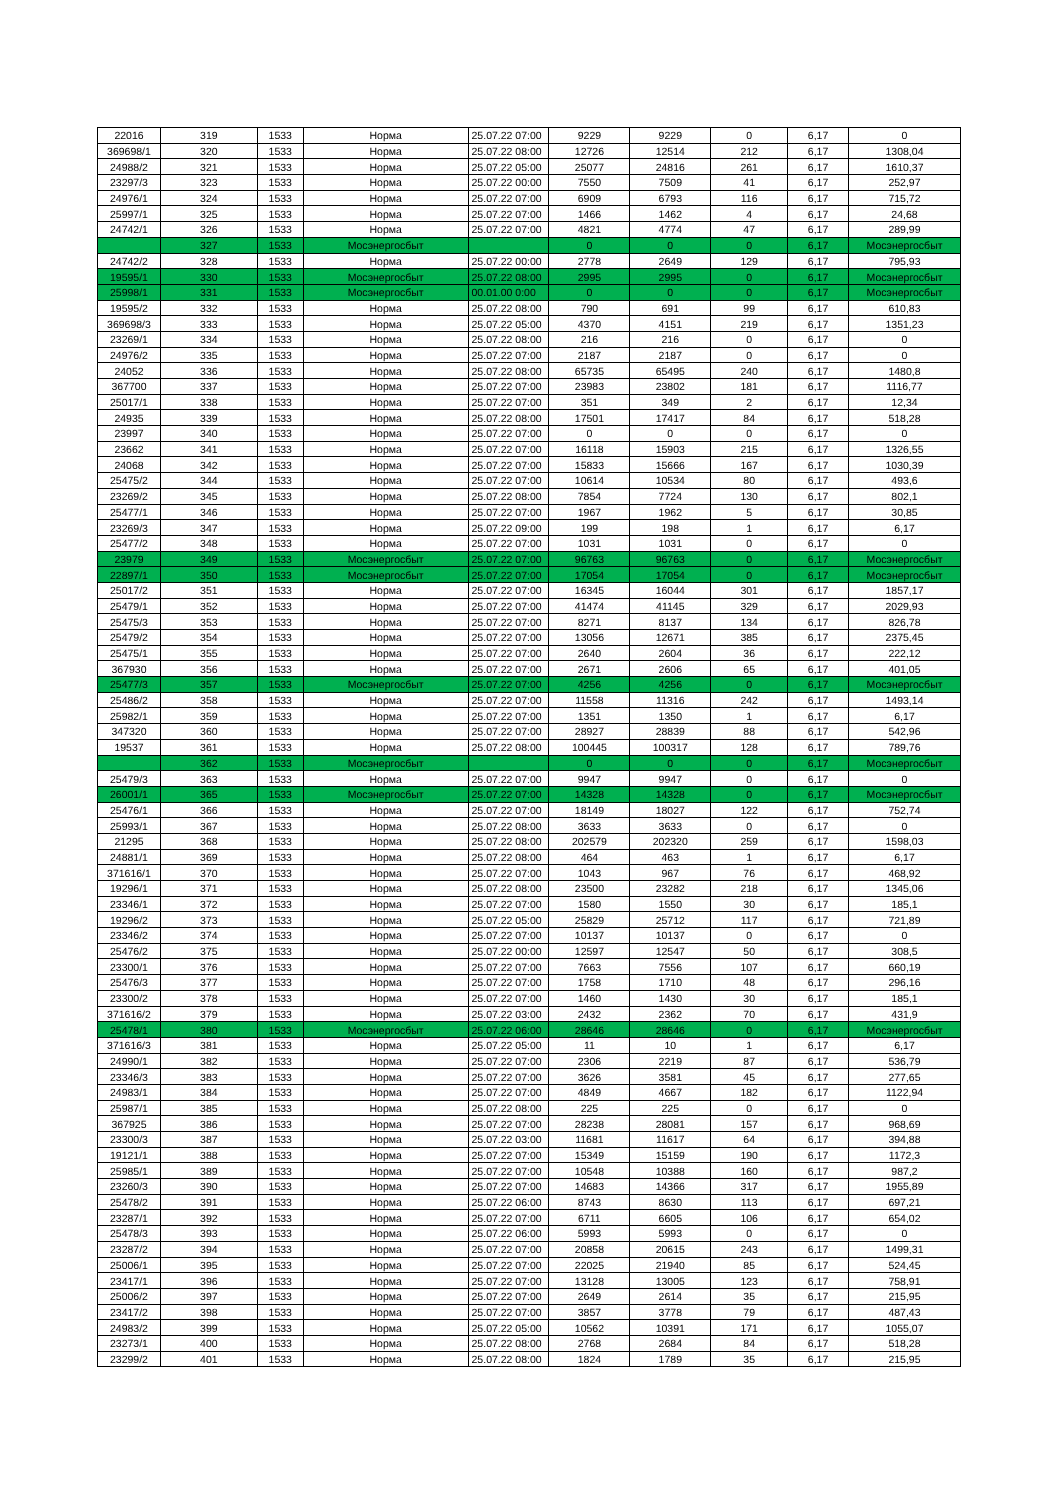| 22016 | 319 | 1533 | Норма | 25.07.22 07:00 | 9229 | 9229 | 0 | 6,17 | 0 |
| 369698/1 | 320 | 1533 | Норма | 25.07.22 08:00 | 12726 | 12514 | 212 | 6,17 | 1308,04 |
| 24988/2 | 321 | 1533 | Норма | 25.07.22 05:00 | 25077 | 24816 | 261 | 6,17 | 1610,37 |
| 23297/3 | 323 | 1533 | Норма | 25.07.22 00:00 | 7550 | 7509 | 41 | 6,17 | 252,97 |
| 24976/1 | 324 | 1533 | Норма | 25.07.22 07:00 | 6909 | 6793 | 116 | 6,17 | 715,72 |
| 25997/1 | 325 | 1533 | Норма | 25.07.22 07:00 | 1466 | 1462 | 4 | 6,17 | 24,68 |
| 24742/1 | 326 | 1533 | Норма | 25.07.22 07:00 | 4821 | 4774 | 47 | 6,17 | 289,99 |
| | 327 | 1533 | Мосэнергосбыт | | 0 | 0 | 0 | 6,17 | Мосэнергосбыт |
| 24742/2 | 328 | 1533 | Норма | 25.07.22 00:00 | 2778 | 2649 | 129 | 6,17 | 795,93 |
| 19595/1 | 330 | 1533 | Мосэнергосбыт | 25.07.22 08:00 | 2995 | 2995 | 0 | 6,17 | Мосэнергосбыт |
| 25998/1 | 331 | 1533 | Мосэнергосбыт | 00.01.00 0:00 | 0 | 0 | 0 | 6,17 | Мосэнергосбыт |
| 19595/2 | 332 | 1533 | Норма | 25.07.22 08:00 | 790 | 691 | 99 | 6,17 | 610,83 |
| 369698/3 | 333 | 1533 | Норма | 25.07.22 05:00 | 4370 | 4151 | 219 | 6,17 | 1351,23 |
| 23269/1 | 334 | 1533 | Норма | 25.07.22 08:00 | 216 | 216 | 0 | 6,17 | 0 |
| 24976/2 | 335 | 1533 | Норма | 25.07.22 07:00 | 2187 | 2187 | 0 | 6,17 | 0 |
| 24052 | 336 | 1533 | Норма | 25.07.22 08:00 | 65735 | 65495 | 240 | 6,17 | 1480,8 |
| 367700 | 337 | 1533 | Норма | 25.07.22 07:00 | 23983 | 23802 | 181 | 6,17 | 1116,77 |
| 25017/1 | 338 | 1533 | Норма | 25.07.22 07:00 | 351 | 349 | 2 | 6,17 | 12,34 |
| 24935 | 339 | 1533 | Норма | 25.07.22 08:00 | 17501 | 17417 | 84 | 6,17 | 518,28 |
| 23997 | 340 | 1533 | Норма | 25.07.22 07:00 | 0 | 0 | 0 | 6,17 | 0 |
| 23662 | 341 | 1533 | Норма | 25.07.22 07:00 | 16118 | 15903 | 215 | 6,17 | 1326,55 |
| 24068 | 342 | 1533 | Норма | 25.07.22 07:00 | 15833 | 15666 | 167 | 6,17 | 1030,39 |
| 25475/2 | 344 | 1533 | Норма | 25.07.22 07:00 | 10614 | 10534 | 80 | 6,17 | 493,6 |
| 23269/2 | 345 | 1533 | Норма | 25.07.22 08:00 | 7854 | 7724 | 130 | 6,17 | 802,1 |
| 25477/1 | 346 | 1533 | Норма | 25.07.22 07:00 | 1967 | 1962 | 5 | 6,17 | 30,85 |
| 23269/3 | 347 | 1533 | Норма | 25.07.22 09:00 | 199 | 198 | 1 | 6,17 | 6,17 |
| 25477/2 | 348 | 1533 | Норма | 25.07.22 07:00 | 1031 | 1031 | 0 | 6,17 | 0 |
| 23979 | 349 | 1533 | Мосэнергосбыт | 25.07.22 07:00 | 96763 | 96763 | 0 | 6,17 | Мосэнергосбыт |
| 22897/1 | 350 | 1533 | Мосэнергосбыт | 25.07.22 07:00 | 17054 | 17054 | 0 | 6,17 | Мосэнергосбыт |
| 25017/2 | 351 | 1533 | Норма | 25.07.22 07:00 | 16345 | 16044 | 301 | 6,17 | 1857,17 |
| 25479/1 | 352 | 1533 | Норма | 25.07.22 07:00 | 41474 | 41145 | 329 | 6,17 | 2029,93 |
| 25475/3 | 353 | 1533 | Норма | 25.07.22 07:00 | 8271 | 8137 | 134 | 6,17 | 826,78 |
| 25479/2 | 354 | 1533 | Норма | 25.07.22 07:00 | 13056 | 12671 | 385 | 6,17 | 2375,45 |
| 25475/1 | 355 | 1533 | Норма | 25.07.22 07:00 | 2640 | 2604 | 36 | 6,17 | 222,12 |
| 367930 | 356 | 1533 | Норма | 25.07.22 07:00 | 2671 | 2606 | 65 | 6,17 | 401,05 |
| 25477/3 | 357 | 1533 | Мосэнергосбыт | 25.07.22 07:00 | 4256 | 4256 | 0 | 6,17 | Мосэнергосбыт |
| 25486/2 | 358 | 1533 | Норма | 25.07.22 07:00 | 11558 | 11316 | 242 | 6,17 | 1493,14 |
| 25982/1 | 359 | 1533 | Норма | 25.07.22 07:00 | 1351 | 1350 | 1 | 6,17 | 6,17 |
| 347320 | 360 | 1533 | Норма | 25.07.22 07:00 | 28927 | 28839 | 88 | 6,17 | 542,96 |
| 19537 | 361 | 1533 | Норма | 25.07.22 08:00 | 100445 | 100317 | 128 | 6,17 | 789,76 |
| | 362 | 1533 | Мосэнергосбыт | | 0 | 0 | 0 | 6,17 | Мосэнергосбыт |
| 25479/3 | 363 | 1533 | Норма | 25.07.22 07:00 | 9947 | 9947 | 0 | 6,17 | 0 |
| 26001/1 | 365 | 1533 | Мосэнергосбыт | 25.07.22 07:00 | 14328 | 14328 | 0 | 6,17 | Мосэнергосбыт |
| 25476/1 | 366 | 1533 | Норма | 25.07.22 07:00 | 18149 | 18027 | 122 | 6,17 | 752,74 |
| 25993/1 | 367 | 1533 | Норма | 25.07.22 08:00 | 3633 | 3633 | 0 | 6,17 | 0 |
| 21295 | 368 | 1533 | Норма | 25.07.22 08:00 | 202579 | 202320 | 259 | 6,17 | 1598,03 |
| 24881/1 | 369 | 1533 | Норма | 25.07.22 08:00 | 464 | 463 | 1 | 6,17 | 6,17 |
| 371616/1 | 370 | 1533 | Норма | 25.07.22 07:00 | 1043 | 967 | 76 | 6,17 | 468,92 |
| 19296/1 | 371 | 1533 | Норма | 25.07.22 08:00 | 23500 | 23282 | 218 | 6,17 | 1345,06 |
| 23346/1 | 372 | 1533 | Норма | 25.07.22 07:00 | 1580 | 1550 | 30 | 6,17 | 185,1 |
| 19296/2 | 373 | 1533 | Норма | 25.07.22 05:00 | 25829 | 25712 | 117 | 6,17 | 721,89 |
| 23346/2 | 374 | 1533 | Норма | 25.07.22 07:00 | 10137 | 10137 | 0 | 6,17 | 0 |
| 25476/2 | 375 | 1533 | Норма | 25.07.22 00:00 | 12597 | 12547 | 50 | 6,17 | 308,5 |
| 23300/1 | 376 | 1533 | Норма | 25.07.22 07:00 | 7663 | 7556 | 107 | 6,17 | 660,19 |
| 25476/3 | 377 | 1533 | Норма | 25.07.22 07:00 | 1758 | 1710 | 48 | 6,17 | 296,16 |
| 23300/2 | 378 | 1533 | Норма | 25.07.22 07:00 | 1460 | 1430 | 30 | 6,17 | 185,1 |
| 371616/2 | 379 | 1533 | Норма | 25.07.22 03:00 | 2432 | 2362 | 70 | 6,17 | 431,9 |
| 25478/1 | 380 | 1533 | Мосэнергосбыт | 25.07.22 06:00 | 28646 | 28646 | 0 | 6,17 | Мосэнергосбыт |
| 371616/3 | 381 | 1533 | Норма | 25.07.22 05:00 | 11 | 10 | 1 | 6,17 | 6,17 |
| 24990/1 | 382 | 1533 | Норма | 25.07.22 07:00 | 2306 | 2219 | 87 | 6,17 | 536,79 |
| 23346/3 | 383 | 1533 | Норма | 25.07.22 07:00 | 3626 | 3581 | 45 | 6,17 | 277,65 |
| 24983/1 | 384 | 1533 | Норма | 25.07.22 07:00 | 4849 | 4667 | 182 | 6,17 | 1122,94 |
| 25987/1 | 385 | 1533 | Норма | 25.07.22 08:00 | 225 | 225 | 0 | 6,17 | 0 |
| 367925 | 386 | 1533 | Норма | 25.07.22 07:00 | 28238 | 28081 | 157 | 6,17 | 968,69 |
| 23300/3 | 387 | 1533 | Норма | 25.07.22 03:00 | 11681 | 11617 | 64 | 6,17 | 394,88 |
| 19121/1 | 388 | 1533 | Норма | 25.07.22 07:00 | 15349 | 15159 | 190 | 6,17 | 1172,3 |
| 25985/1 | 389 | 1533 | Норма | 25.07.22 07:00 | 10548 | 10388 | 160 | 6,17 | 987,2 |
| 23260/3 | 390 | 1533 | Норма | 25.07.22 07:00 | 14683 | 14366 | 317 | 6,17 | 1955,89 |
| 25478/2 | 391 | 1533 | Норма | 25.07.22 06:00 | 8743 | 8630 | 113 | 6,17 | 697,21 |
| 23287/1 | 392 | 1533 | Норма | 25.07.22 07:00 | 6711 | 6605 | 106 | 6,17 | 654,02 |
| 25478/3 | 393 | 1533 | Норма | 25.07.22 06:00 | 5993 | 5993 | 0 | 6,17 | 0 |
| 23287/2 | 394 | 1533 | Норма | 25.07.22 07:00 | 20858 | 20615 | 243 | 6,17 | 1499,31 |
| 25006/1 | 395 | 1533 | Норма | 25.07.22 07:00 | 22025 | 21940 | 85 | 6,17 | 524,45 |
| 23417/1 | 396 | 1533 | Норма | 25.07.22 07:00 | 13128 | 13005 | 123 | 6,17 | 758,91 |
| 25006/2 | 397 | 1533 | Норма | 25.07.22 07:00 | 2649 | 2614 | 35 | 6,17 | 215,95 |
| 23417/2 | 398 | 1533 | Норма | 25.07.22 07:00 | 3857 | 3778 | 79 | 6,17 | 487,43 |
| 24983/2 | 399 | 1533 | Норма | 25.07.22 05:00 | 10562 | 10391 | 171 | 6,17 | 1055,07 |
| 23273/1 | 400 | 1533 | Норма | 25.07.22 08:00 | 2768 | 2684 | 84 | 6,17 | 518,28 |
| 23299/2 | 401 | 1533 | Норма | 25.07.22 08:00 | 1824 | 1789 | 35 | 6,17 | 215,95 |